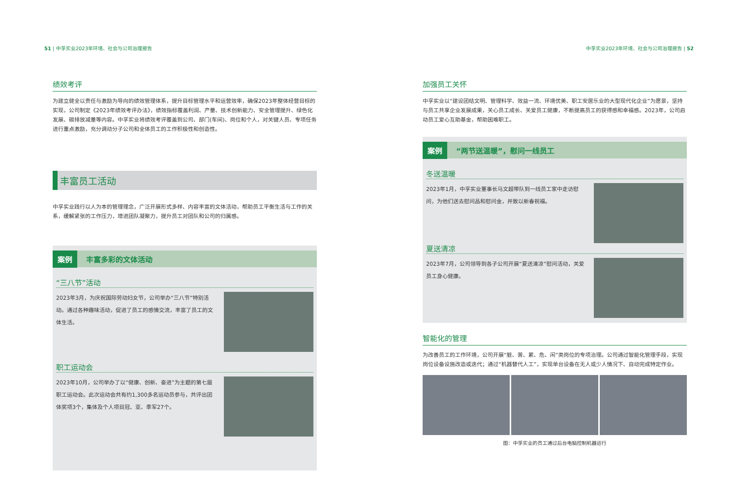51 | 中孚实业2023年环境、社会与公司治理报告
绩效考评
为建立健全以责任与激励为导向的绩效管理体系，提升目标管理水平和运营效率，确保2023年整体经营目标的实现，公司制定《2023年绩效考评办法》，绩效指标覆盖利润、产量、技术创新能力、安全管理提升、绿色化发展、碳排放减量等内容。中孚实业将绩效考评覆盖到公司、部门(车间)、岗位和个人，对关键人员、专项任务进行重点激励，充分调动分子公司和全体员工的工作积极性和创造性。
丰富员工活动
中孚实业践行以人为本的管理理念，广泛开展形式多样、内容丰富的文体活动，帮助员工平衡生活与工作的关系，缓解紧张的工作压力，增进团队凝聚力，提升员工对团队和公司的归属感。
案例 丰富多彩的文体活动
“三八节”活动
2023年3月，为庆祝国际劳动妇女节，公司举办“三八节”特别活动。通过各种趣味活动，促进了员工的感情交流，丰富了员工的文体生活。
职工运动会
2023年10月，公司举办了以“健康、创新、奋进”为主题的第七届职工运动会。此次运动会共有约1,300多名运动员参与，共评出团体奖项3个，集体及个人项目冠、亚、季军27个。
中孚实业2023年环境、社会与公司治理报告 | 52
加强员工关怀
中孚实业以“建设团结文明、管理科学、效益一流、环境优美、职工安居乐业的大型现代化企业”为愿景，坚持与员工共享企业发展成果，关心员工成长、关爱员工健康，不断提高员工的获得感和幸福感。2023年，公司启动员工爱心互助基金，帮助困难职工。
案例 “两节送温暖”，慰问一线员工
冬送温暖
2023年1月，中孚实业董事长马文超带队到一线员工家中走访慰问，为他们送去慰问品和慰问金，并致以新春祝福。
夏送清凉
2023年7月，公司领导到各子公司开展“夏送清凉”慰问活动，关爱员工身心健康。
智能化的管理
为改善员工的工作环境，公司开展“脏、苦、累、危、闲”类岗位的专项治理。公司通过智能化管理手段，实现岗位设备设施改造或迭代；通过“机器替代人工”，实现单台设备在无人或少人情况下、自动完成特定作业。
图：中孚实业的员工通过后台电脑控制机器运行